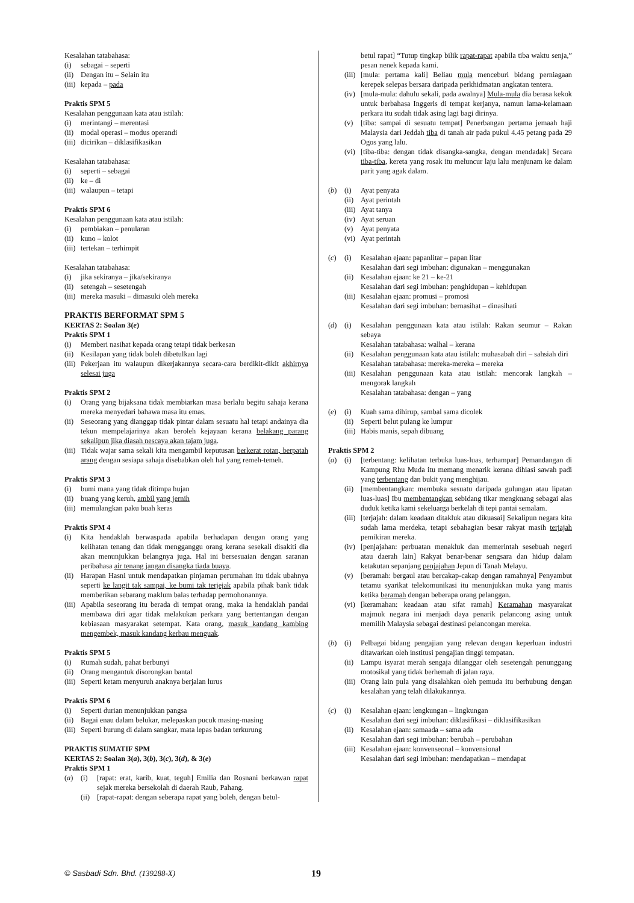Kesalahan tatabahasa:
(i) sebagai – seperti
(ii) Dengan itu – Selain itu
(iii) kepada – pada
Praktis SPM 5
Kesalahan penggunaan kata atau istilah:
(i) merintangi – merentasi
(ii) modal operasi – modus operandi
(iii) dicirikan – diklasifikasikan
Kesalahan tatabahasa:
(i) seperti – sebagai
(ii) ke – di
(iii) walaupun – tetapi
Praktis SPM 6
Kesalahan penggunaan kata atau istilah:
(i) pembiakan – penularan
(ii) kuno – kolot
(iii) tertekan – terhimpit
Kesalahan tatabahasa:
(i) jika sekiranya – jika/sekiranya
(ii) setengah – sesetengah
(iii) mereka masuki – dimasuki oleh mereka
PRAKTIS BERFORMAT SPM 5
KERTAS 2: Soalan 3(e)
Praktis SPM 1
(i) Memberi nasihat kepada orang tetapi tidak berkesan
(ii) Kesilapan yang tidak boleh dibetulkan lagi
(iii) Pekerjaan itu walaupun dikerjakannya secara-cara berdikit-dikit akhirnya selesai juga
Praktis SPM 2
(i) Orang yang bijaksana tidak membiarkan masa berlalu begitu sahaja kerana mereka menyedari bahawa masa itu emas.
(ii) Seseorang yang dianggap tidak pintar dalam sesuatu hal tetapi andainya dia tekun mempelajarinya akan beroleh kejayaan kerana belakang parang sekalipun jika diasah nescaya akan tajam juga.
(iii) Tidak wajar sama sekali kita mengambil keputusan berkerat rotan, berpatah arang dengan sesiapa sahaja disebabkan oleh hal yang remeh-temeh.
Praktis SPM 3
(i) bumi mana yang tidak ditimpa hujan
(ii) buang yang keruh, ambil yang jernih
(iii) memulangkan paku buah keras
Praktis SPM 4
(i) Kita hendaklah berwaspada apabila berhadapan dengan orang yang kelihatan tenang dan tidak mengganggu orang kerana sesekali disakiti dia akan menunjukkan belangnya juga. Hal ini bersesuaian dengan saranan peribahasa air tenang jangan disangka tiada buaya.
(ii) Harapan Hasni untuk mendapatkan pinjaman perumahan itu tidak ubahnya seperti ke langit tak sampai, ke bumi tak terjejak apabila pihak bank tidak memberikan sebarang maklum balas terhadap permohonannya.
(iii) Apabila seseorang itu berada di tempat orang, maka ia hendaklah pandai membawa diri agar tidak melakukan perkara yang bertentangan dengan kebiasaan masyarakat setempat. Kata orang, masuk kandang kambing mengembek, masuk kandang kerbau menguak.
Praktis SPM 5
(i) Rumah sudah, pahat berbunyi
(ii) Orang mengantuk disorongkan bantal
(iii) Seperti ketam menyuruh anaknya berjalan lurus
Praktis SPM 6
(i) Seperti durian menunjukkan pangsa
(ii) Bagai enau dalam belukar, melepaskan pucuk masing-masing
(iii) Seperti burung di dalam sangkar, mata lepas badan terkurung
PRAKTIS SUMATIF SPM
KERTAS 2: Soalan 3(a), 3(b), 3(c), 3(d), & 3(e)
Praktis SPM 1
(a) (i) [rapat: erat, karib, kuat, teguh] Emilia dan Rosnani berkawan rapat sejak mereka bersekolah di daerah Raub, Pahang.
(ii) [rapat-rapat: dengan seberapa rapat yang boleh, dengan betul-
betul rapat] “Tutup tingkap bilik rapat-rapat apabila tiba waktu senja,” pesan nenek kepada kami.
(iii) [mula: pertama kali] Beliau mula menceburi bidang perniagaan kerepek selepas bersara daripada perkhidmatan angkatan tentera.
(iv) [mula-mula: dahulu sekali, pada awalnya] Mula-mula dia berasa kekok untuk berbahasa Inggeris di tempat kerjanya, namun lama-kelamaan perkara itu sudah tidak asing lagi bagi dirinya.
(v) [tiba: sampai di sesuatu tempat] Penerbangan pertama jemaah haji Malaysia dari Jeddah tiba di tanah air pada pukul 4.45 petang pada 29 Ogos yang lalu.
(vi) [tiba-tiba: dengan tidak disangka-sangka, dengan mendadak] Secara tiba-tiba, kereta yang rosak itu meluncur laju lalu menjunam ke dalam parit yang agak dalam.
(b) (i) Ayat penyata
(ii) Ayat perintah
(iii) Ayat tanya
(iv) Ayat seruan
(v) Ayat penyata
(vi) Ayat perintah
(c) (i) Kesalahan ejaan: papanlitar – papan litar
Kesalahan dari segi imbuhan: digunakan – menggunakan
(ii) Kesalahan ejaan: ke 21 – ke-21
Kesalahan dari segi imbuhan: penghidupan – kehidupan
(iii) Kesalahan ejaan: promusi – promosi
Kesalahan dari segi imbuhan: bernasihat – dinasihati
(d) (i) Kesalahan penggunaan kata atau istilah: Rakan seumur – Rakan sebaya
Kesalahan tatabahasa: walhal – kerana
(ii) Kesalahan penggunaan kata atau istilah: muhasabah diri – sahsiah diri
Kesalahan tatabahasa: mereka-mereka – mereka
(iii) Kesalahan penggunaan kata atau istilah: mencorak langkah – mengorak langkah
Kesalahan tatabahasa: dengan – yang
(e) (i) Kuah sama dihirup, sambal sama dicolek
(ii) Seperti belut pulang ke lumpur
(iii) Habis manis, sepah dibuang
Praktis SPM 2
(a) (i) [terbentang: kelihatan terbuka luas-luas, terhampar] Pemandangan di Kampung Rhu Muda itu memang menarik kerana dihiasi sawah padi yang terbentang dan bukit yang menghijau.
(ii) [membentangkan: membuka sesuatu daripada gulungan atau lipatan luas-luas] Ibu membentangkan sebidang tikar mengkuang sebagai alas duduk ketika kami sekeluarga berkelah di tepi pantai semalam.
(iii) [terjajah: dalam keadaan ditakluk atau dikuasai] Sekalipun negara kita sudah lama merdeka, tetapi sebahagian besar rakyat masih terjajah pemikiran mereka.
(iv) [penjajahan: perbuatan menakluk dan memerintah sesebuah negeri atau daerah lain] Rakyat benar-benar sengsara dan hidup dalam ketakutan sepanjang penjajahan Jepun di Tanah Melayu.
(v) [beramah: bergaul atau bercakap-cakap dengan ramahnya] Penyambut tetamu syarikat telekomunikasi itu menunjukkan muka yang manis ketika beramah dengan beberapa orang pelanggan.
(vi) [keramahan: keadaan atau sifat ramah] Keramahan masyarakat majmuk negara ini menjadi daya penarik pelancong asing untuk memilih Malaysia sebagai destinasi pelancongan mereka.
(b) (i) Pelbagai bidang pengajian yang relevan dengan keperluan industri ditawarkan oleh institusi pengajian tinggi tempatan.
(ii) Lampu isyarat merah sengaja dilanggar oleh sesetengah penunggang motosikal yang tidak berhemah di jalan raya.
(iii) Orang lain pula yang disalahkan oleh pemuda itu berhubung dengan kesalahan yang telah dilakukannya.
(c) (i) Kesalahan ejaan: lengkungan – lingkungan
Kesalahan dari segi imbuhan: diklasifikasi – diklasifikasikan
(ii) Kesalahan ejaan: samaada – sama ada
Kesalahan dari segi imbuhan: berubah – perubahan
(iii) Kesalahan ejaan: konvenseonal – konvensional
Kesalahan dari segi imbuhan: mendapatkan – mendapat
© Sasbadi Sdn. Bhd. (139288-X) 19